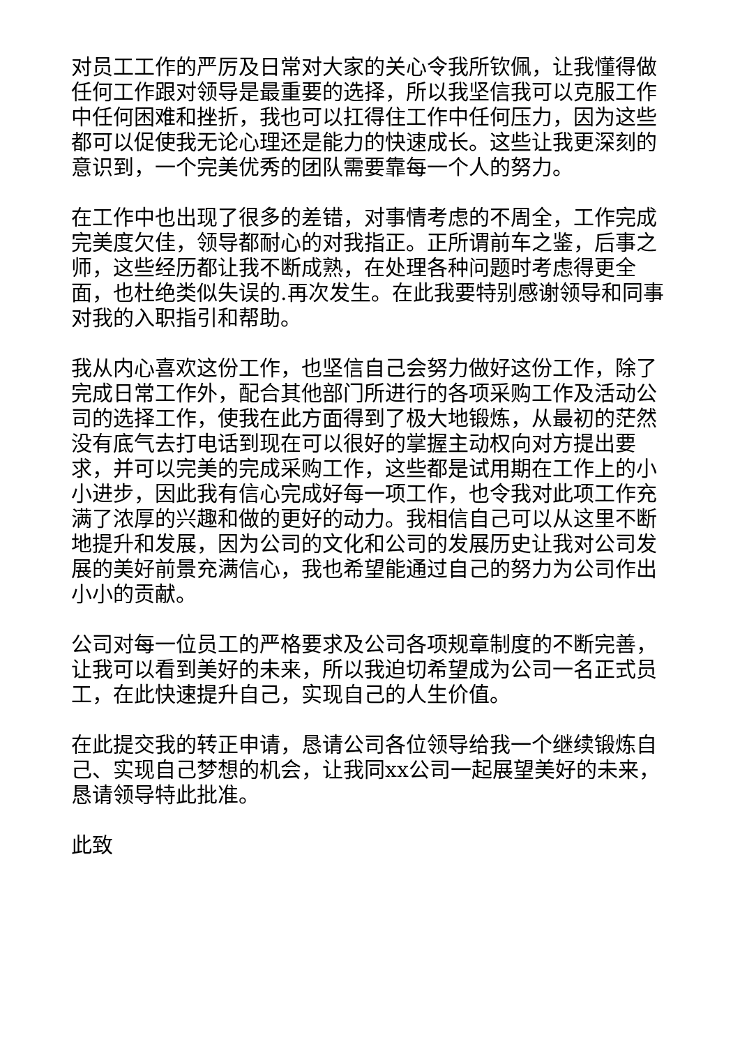对员工工作的严厉及日常对大家的关心令我所钦佩，让我懂得做任何工作跟对领导是最重要的选择，所以我坚信我可以克服工作中任何困难和挫折，我也可以扛得住工作中任何压力，因为这些都可以促使我无论心理还是能力的快速成长。这些让我更深刻的意识到，一个完美优秀的团队需要靠每一个人的努力。
在工作中也出现了很多的差错，对事情考虑的不周全，工作完成完美度欠佳，领导都耐心的对我指正。正所谓前车之鉴，后事之师，这些经历都让我不断成熟，在处理各种问题时考虑得更全面，也杜绝类似失误的.再次发生。在此我要特别感谢领导和同事对我的入职指引和帮助。
我从内心喜欢这份工作，也坚信自己会努力做好这份工作，除了完成日常工作外，配合其他部门所进行的各项采购工作及活动公司的选择工作，使我在此方面得到了极大地锻炼，从最初的茫然没有底气去打电话到现在可以很好的掌握主动权向对方提出要求，并可以完美的完成采购工作，这些都是试用期在工作上的小小进步，因此我有信心完成好每一项工作，也令我对此项工作充满了浓厚的兴趣和做的更好的动力。我相信自己可以从这里不断地提升和发展，因为公司的文化和公司的发展历史让我对公司发展的美好前景充满信心，我也希望能通过自己的努力为公司作出小小的贡献。
公司对每一位员工的严格要求及公司各项规章制度的不断完善，让我可以看到美好的未来，所以我迫切希望成为公司一名正式员工，在此快速提升自己，实现自己的人生价值。
在此提交我的转正申请，恳请公司各位领导给我一个继续锻炼自己、实现自己梦想的机会，让我同xx公司一起展望美好的未来，恳请领导特此批准。
此致